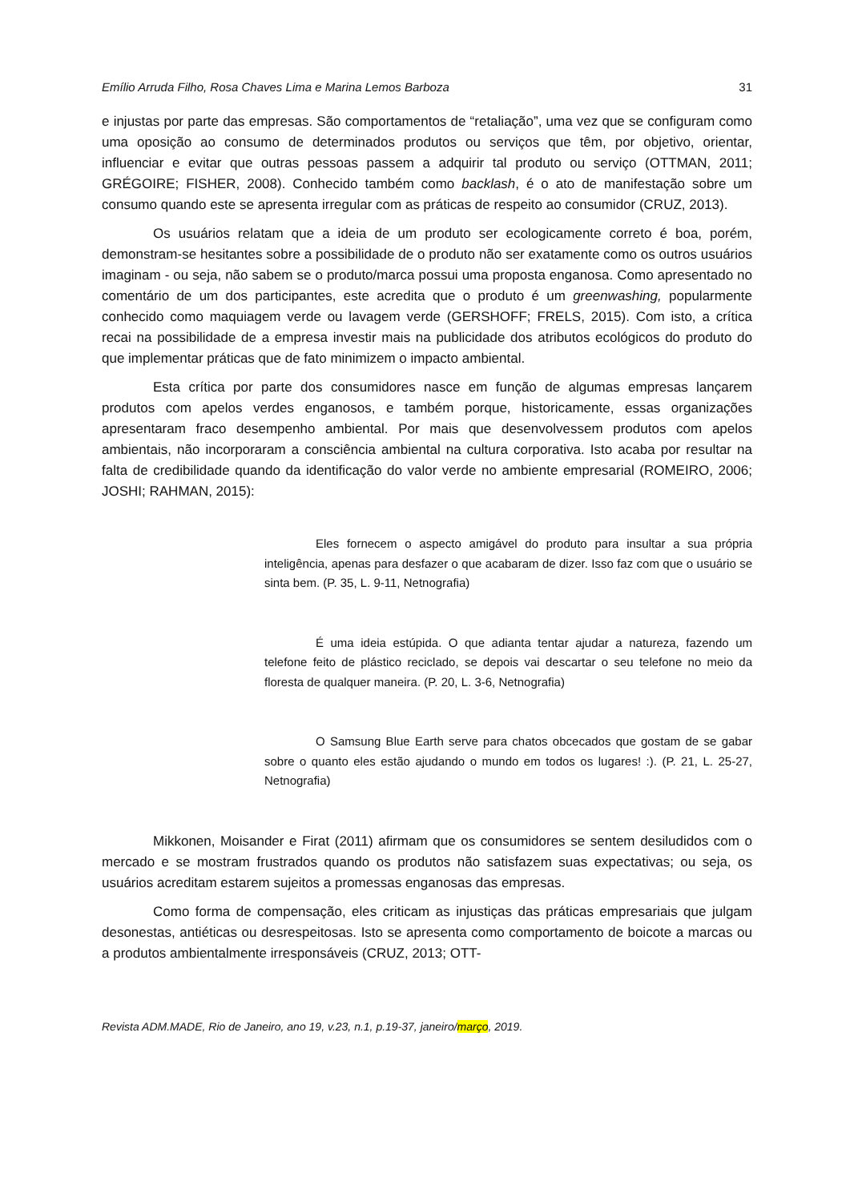Emílio Arruda Filho, Rosa Chaves Lima e Marina Lemos Barboza 31
e injustas por parte das empresas. São comportamentos de “retaliação”, uma vez que se configuram como uma oposição ao consumo de determinados produtos ou serviços que têm, por objetivo, orientar, influenciar e evitar que outras pessoas passem a adquirir tal produto ou serviço (OTTMAN, 2011; GRÉGOIRE; FISHER, 2008). Conhecido também como backlash, é o ato de manifestação sobre um consumo quando este se apresenta irregular com as práticas de respeito ao consumidor (CRUZ, 2013).
Os usuários relatam que a ideia de um produto ser ecologicamente correto é boa, porém, demonstram-se hesitantes sobre a possibilidade de o produto não ser exatamente como os outros usuários imaginam - ou seja, não sabem se o produto/marca possui uma proposta enganosa. Como apresentado no comentário de um dos participantes, este acredita que o produto é um greenwashing, popularmente conhecido como maquiagem verde ou lavagem verde (GERSHOFF; FRELS, 2015). Com isto, a crítica recai na possibilidade de a empresa investir mais na publicidade dos atributos ecológicos do produto do que implementar práticas que de fato minimizem o impacto ambiental.
Esta crítica por parte dos consumidores nasce em função de algumas empresas lançarem produtos com apelos verdes enganosos, e também porque, historicamente, essas organizações apresentaram fraco desempenho ambiental. Por mais que desenvolvessem produtos com apelos ambientais, não incorporaram a consciência ambiental na cultura corporativa. Isto acaba por resultar na falta de credibilidade quando da identificação do valor verde no ambiente empresarial (ROMEIRO, 2006; JOSHI; RAHMAN, 2015):
Eles fornecem o aspecto amigável do produto para insultar a sua própria inteligência, apenas para desfazer o que acabaram de dizer. Isso faz com que o usuário se sinta bem. (P. 35, L. 9-11, Netnografia)
É uma ideia estúpida. O que adianta tentar ajudar a natureza, fazendo um telefone feito de plástico reciclado, se depois vai descartar o seu telefone no meio da floresta de qualquer maneira. (P. 20, L. 3-6, Netnografia)
O Samsung Blue Earth serve para chatos obcecados que gostam de se gabar sobre o quanto eles estão ajudando o mundo em todos os lugares! :). (P. 21, L. 25-27, Netnografia)
Mikkonen, Moisander e Firat (2011) afirmam que os consumidores se sentem desiludidos com o mercado e se mostram frustrados quando os produtos não satisfazem suas expectativas; ou seja, os usuários acreditam estarem sujeitos a promessas enganosas das empresas.
Como forma de compensação, eles criticam as injustiças das práticas empresariais que julgam desonestas, antiéticas ou desrespeitosas. Isto se apresenta como comportamento de boicote a marcas ou a produtos ambientalmente irresponsáveis (CRUZ, 2013; OTT-
Revista ADM.MADE, Rio de Janeiro, ano 19, v.23, n.1, p.19-37, janeiro/março, 2019.